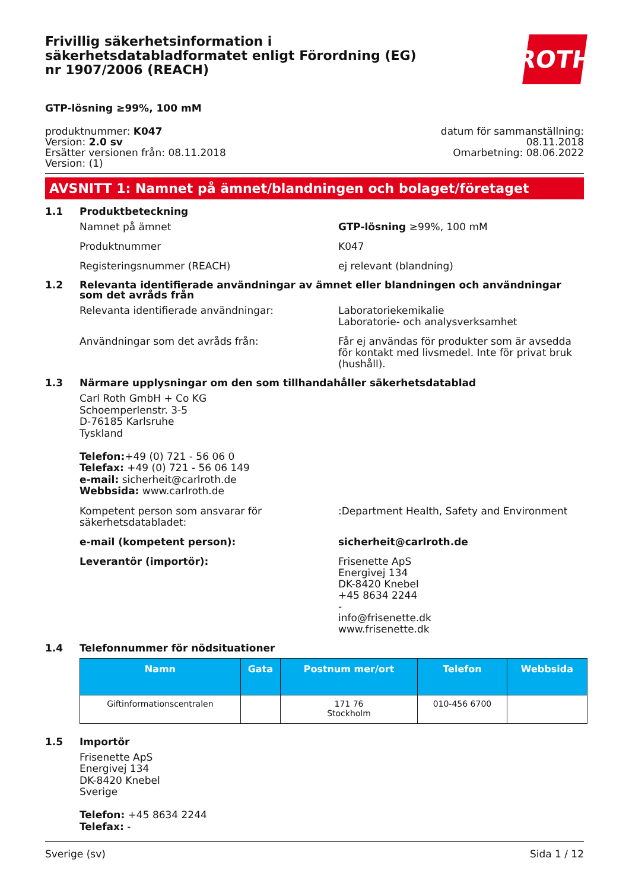Frivillig säkerhetsinformation i säkerhetsdatabladformatet enligt Förordning (EG) nr 1907/2006 (REACH)
ROTH
GTP-lösning ≥99%, 100 mM
produktnummer: K047
Version: 2.0 sv
Ersätter versionen från: 08.11.2018
Version: (1)
datum för sammanställning:
08.11.2018
Omarbetning: 08.06.2022
AVSNITT 1: Namnet på ämnet/blandningen och bolaget/företaget
1.1 Produktbeteckning
Namnet på ämnet GTP-lösning ≥99%, 100 mM
Produktnummer K047
Registeringsnummer (REACH) ej relevant (blandning)
1.2 Relevanta identifierade användningar av ämnet eller blandningen och användningar som det avråds från
Relevanta identifierade användningar: Laboratoriekemikalie
Laboratorie- och analysverksamhet
Användningar som det avråds från: Får ej användas för produkter som är avsedda för kontakt med livsmedel. Inte för privat bruk (hushåll).
1.3 Närmare upplysningar om den som tillhandahåller säkerhetsdatablad
Carl Roth GmbH + Co KG
Schoemperlenstr. 3-5
D-76185 Karlsruhe
Tyskland
Telefon:+49 (0) 721 - 56 06 0
Telefax: +49 (0) 721 - 56 06 149
e-mail: sicherheit@carlroth.de
Webbsida: www.carlroth.de
Kompetent person som ansvarar för säkerhetsdatabladet:
:Department Health, Safety and Environment
e-mail (kompetent person): sicherheit@carlroth.de
Leverantör (importör): Frisenette ApS
Energivej 134
DK-8420 Knebel
+45 8634 2244
-
info@frisenette.dk
www.frisenette.dk
1.4 Telefonnummer för nödsituationer
| Namn | Gata | Postnum mer/ort | Telefon | Webbsida |
| --- | --- | --- | --- | --- |
| Giftinformationscentralen | | 171 76 Stockholm | 010-456 6700 | |
1.5 Importör
Frisenette ApS
Energivej 134
DK-8420 Knebel
Sverige
Telefon: +45 8634 2244
Telefax: -
Sverige (sv) Sida 1 / 12